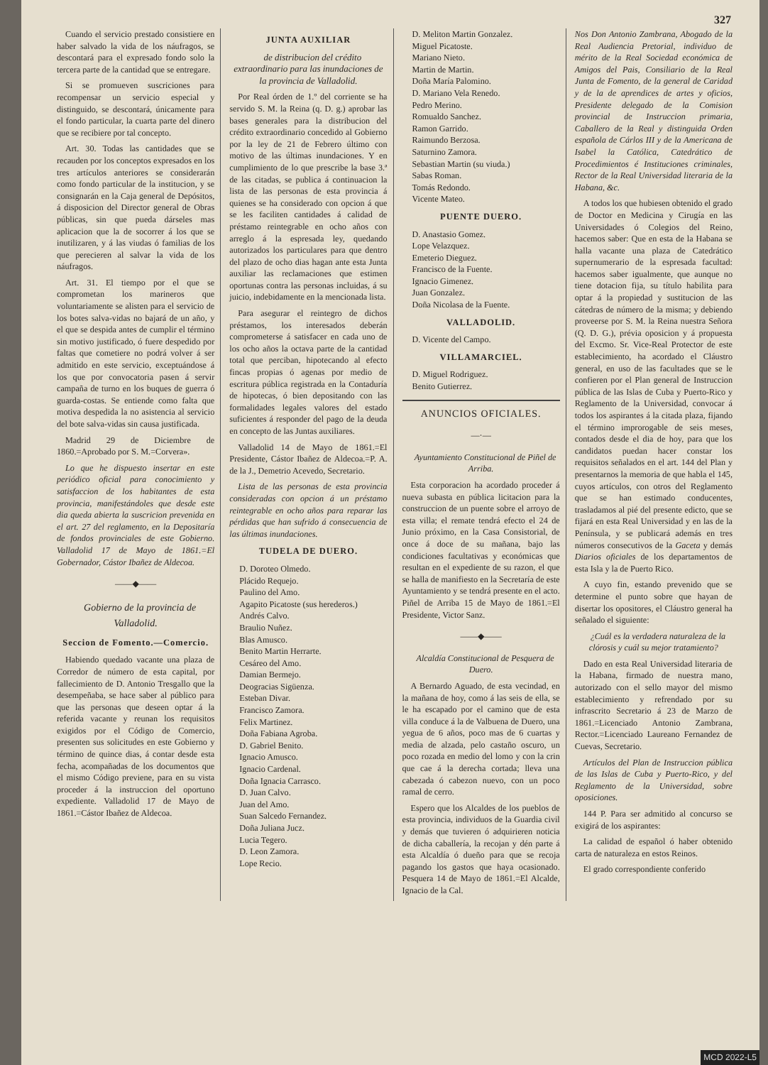327
Cuando el servicio prestado consistiere en haber salvado la vida de los náufragos, se descontará para el expresado fondo solo la tercera parte de la cantidad que se entregare.
Si se promueven suscriciones para recompensar un servicio especial y distinguido, se descontará, únicamente para el fondo particular, la cuarta parte del dinero que se recibiere por tal concepto.
Art. 30. Todas las cantidades que se recauden por los conceptos expresados en los tres artículos anteriores se considerarán como fondo particular de la institucion, y se consignarán en la Caja general de Depósitos, á disposicion del Director general de Obras públicas, sin que pueda dárseles mas aplicacion que la de socorrer á los que se inutilizaren, y á las viudas ó familias de los que perecieren al salvar la vida de los náufragos.
Art. 31. El tiempo por el que se comprometan los marineros que voluntariamente se alisten para el servicio de los botes salva-vidas no bajará de un año, y el que se despida antes de cumplir el término sin motivo justificado, ó fuere despedido por faltas que cometiere no podrá volver á ser admitido en este servicio, exceptuándose á los que por convocatoria pasen á servir campaña de turno en los buques de guerra ó guarda-costas. Se entiende como falta que motiva despedida la no asistencia al servicio del bote salva-vidas sin causa justificada.
Madrid 29 de Diciembre de 1860.=Aprobado por S. M.=Corvera».
Lo que he dispuesto insertar en este periódico oficial para conocimiento y satisfaccion de los habitantes de esta provincia, manifestándoles que desde este dia queda abierta la suscricion prevenida en el art. 27 del reglamento, en la Depositaría de fondos provinciales de este Gobierno. Valladolid 17 de Mayo de 1861.=El Gobernador, Cástor Ibañez de Aldecoa.
——◆——
Gobierno de la provincia de Valladolid.
Seccion de Fomento.—Comercio.
Habiendo quedado vacante una plaza de Corredor de número de esta capital, por fallecimiento de D. Antonio Tresgallo que la desempeñaba, se hace saber al público para que las personas que deseen optar á la referida vacante y reunan los requisitos exigidos por el Código de Comercio, presenten sus solicitudes en este Gobierno y término de quince dias, á contar desde esta fecha, acompañadas de los documentos que el mismo Código previene, para en su vista proceder á la instruccion del oportuno expediente. Valladolid 17 de Mayo de 1861.=Cástor Ibañez de Aldecoa.
JUNTA AUXILIAR
de distribucion del crédito extraordinario para las inundaciones de la provincia de Valladolid.
Por Real órden de 1.º del corriente se ha servido S. M. la Reina (q. D. g.) aprobar las bases generales para la distribucion del crédito extraordinario concedido al Gobierno por la ley de 21 de Febrero último con motivo de las últimas inundaciones. Y en cumplimiento de lo que prescribe la base 3.ª de las citadas, se publica á continuacion la lista de las personas de esta provincia á quienes se ha considerado con opcion á que se les faciliten cantidades á calidad de préstamo reintegrable en ocho años con arreglo á la espresada ley, quedando autorizados los particulares para que dentro del plazo de ocho dias hagan ante esta Junta auxiliar las reclamaciones que estimen oportunas contra las personas incluidas, á su juicio, indebidamente en la mencionada lista.
Para asegurar el reintegro de dichos préstamos, los interesados deberán comprometerse á satisfacer en cada uno de los ocho años la octava parte de la cantidad total que perciban, hipotecando al efecto fincas propias ó agenas por medio de escritura pública registrada en la Contaduría de hipotecas, ó bien depositando con las formalidades legales valores del estado suficientes á responder del pago de la deuda en concepto de las Juntas auxiliares.
Valladolid 14 de Mayo de 1861.=El Presidente, Cástor Ibañez de Aldecoa.=P. A. de la J., Demetrio Acevedo, Secretario.
Lista de las personas de esta provincia consideradas con opcion á un préstamo reintegrable en ocho años para reparar las pérdidas que han sufrido á consecuencia de las últimas inundaciones.
TUDELA DE DUERO.
D. Doroteo Olmedo.
Plácido Requejo.
Paulino del Amo.
Agapito Picatoste (sus herederos.)
Andrés Calvo.
Braulio Nuñez.
Blas Amusco.
Benito Martin Herrarte.
Cesáreo del Amo.
Damian Bermejo.
Deogracias Sigüenza.
Esteban Divar.
Francisco Zamora.
Felix Martinez.
Doña Fabiana Agroba.
D. Gabriel Benito.
Ignacio Amusco.
Ignacio Cardenal.
Doña Ignacia Carrasco.
D. Juan Calvo.
Juan del Amo.
Suan Salcedo Fernandez.
Doña Juliana Jucz.
Lucia Tegero.
D. Leon Zamora.
Lope Recio.
D. Meliton Martin Gonzalez.
Miguel Picatoste.
Mariano Nieto.
Martin de Martin.
Doña María Palomino.
D. Mariano Vela Renedo.
Pedro Merino.
Romualdo Sanchez.
Ramon Garrido.
Raimundo Berzosa.
Saturnino Zamora.
Sebastian Martin (su viuda.)
Sabas Roman.
Tomás Redondo.
Vicente Mateo.
PUENTE DUERO.
D. Anastasio Gomez.
Lope Velazquez.
Emeterio Dieguez.
Francisco de la Fuente.
Ignacio Gimenez.
Juan Gonzalez.
Doña Nicolasa de la Fuente.
VALLADOLID.
D. Vicente del Campo.
VILLAMARCIEL.
D. Miguel Rodriguez.
Benito Gutierrez.
ANUNCIOS OFICIALES.
—·—
Ayuntamiento Constitucional de Piñel de Arriba.
Esta corporacion ha acordado proceder á nueva subasta en pública licitacion para la construccion de un puente sobre el arroyo de esta villa; el remate tendrá efecto el 24 de Junio próximo, en la Casa Consistorial, de once á doce de su mañana, bajo las condiciones facultativas y económicas que resultan en el expediente de su razon, el que se halla de manifiesto en la Secretaría de este Ayuntamiento y se tendrá presente en el acto. Piñel de Arriba 15 de Mayo de 1861.=El Presidente, Victor Sanz.
——◆——
Alcaldía Constitucional de Pesquera de Duero.
A Bernardo Aguado, de esta vecindad, en la mañana de hoy, como á las seis de ella, se le ha escapado por el camino que de esta villa conduce á la de Valbuena de Duero, una yegua de 6 años, poco mas de 6 cuartas y media de alzada, pelo castaño oscuro, un poco rozada en medio del lomo y con la crin que cae á la derecha cortada; lleva una cabezada ó cabezon nuevo, con un poco ramal de cerro.
Espero que los Alcaldes de los pueblos de esta provincia, individuos de la Guardia civil y demás que tuvieren ó adquirieren noticia de dicha caballería, la recojan y dén parte á esta Alcaldía ó dueño para que se recoja pagando los gastos que haya ocasionado. Pesquera 14 de Mayo de 1861.=El Alcalde, Ignacio de la Cal.
Nos Don Antonio Zambrana, Abogado de la Real Audiencia Pretorial, individuo de mérito de la Real Sociedad económica de Amigos del Pais, Consiliario de la Real Junta de Fomento, de la general de Caridad y de la de aprendices de artes y oficios, Presidente delegado de la Comision provincial de Instruccion primaria, Caballero de la Real y distinguida Orden española de Cárlos III y de la Americana de Isabel la Católica, Catedrático de Procedimientos é Instituciones criminales, Rector de la Real Universidad literaria de la Habana, &c.
A todos los que hubiesen obtenido el grado de Doctor en Medicina y Cirugía en las Universidades ó Colegios del Reino, hacemos saber: Que en esta de la Habana se halla vacante una plaza de Catedrático supernumerario de la espresada facultad: hacemos saber igualmente, que aunque no tiene dotacion fija, su título habilita para optar á la propiedad y sustitucion de las cátedras de número de la misma; y debiendo proveerse por S. M. la Reina nuestra Señora (Q. D. G.), prévia oposicion y á propuesta del Excmo. Sr. Vice-Real Protector de este establecimiento, ha acordado el Cláustro general, en uso de las facultades que se le confieren por el Plan general de Instruccion pública de las Islas de Cuba y Puerto-Rico y Reglamento de la Universidad, convocar á todos los aspirantes á la citada plaza, fijando el término improrogable de seis meses, contados desde el dia de hoy, para que los candidatos puedan hacer constar los requisitos señalados en el art. 144 del Plan y presentarnos la memoria de que habla el 145, cuyos artículos, con otros del Reglamento que se han estimado conducentes, trasladamos al pié del presente edicto, que se fijará en esta Real Universidad y en las de la Península, y se publicará además en tres números consecutivos de la Gaceta y demás Diarios oficiales de los departamentos de esta Isla y la de Puerto Rico.
A cuyo fin, estando prevenido que se determine el punto sobre que hayan de disertar los opositores, el Cláustro general ha señalado el siguiente:
¿Cuál es la verdadera naturaleza de la clórosis y cuál su mejor tratamiento?
Dado en esta Real Universidad literaria de la Habana, firmado de nuestra mano, autorizado con el sello mayor del mismo establecimiento y refrendado por su infrascrito Secretario á 23 de Marzo de 1861.=Licenciado Antonio Zambrana, Rector.=Licenciado Laureano Fernandez de Cuevas, Secretario.
Artículos del Plan de Instruccion pública de las Islas de Cuba y Puerto-Rico, y del Reglamento de la Universidad, sobre oposiciones.
144 P. Para ser admitido al concurso se exigirá de los aspirantes:
La calidad de español ó haber obtenido carta de naturaleza en estos Reinos.
El grado correspondiente conferido
MCD 2022-L5